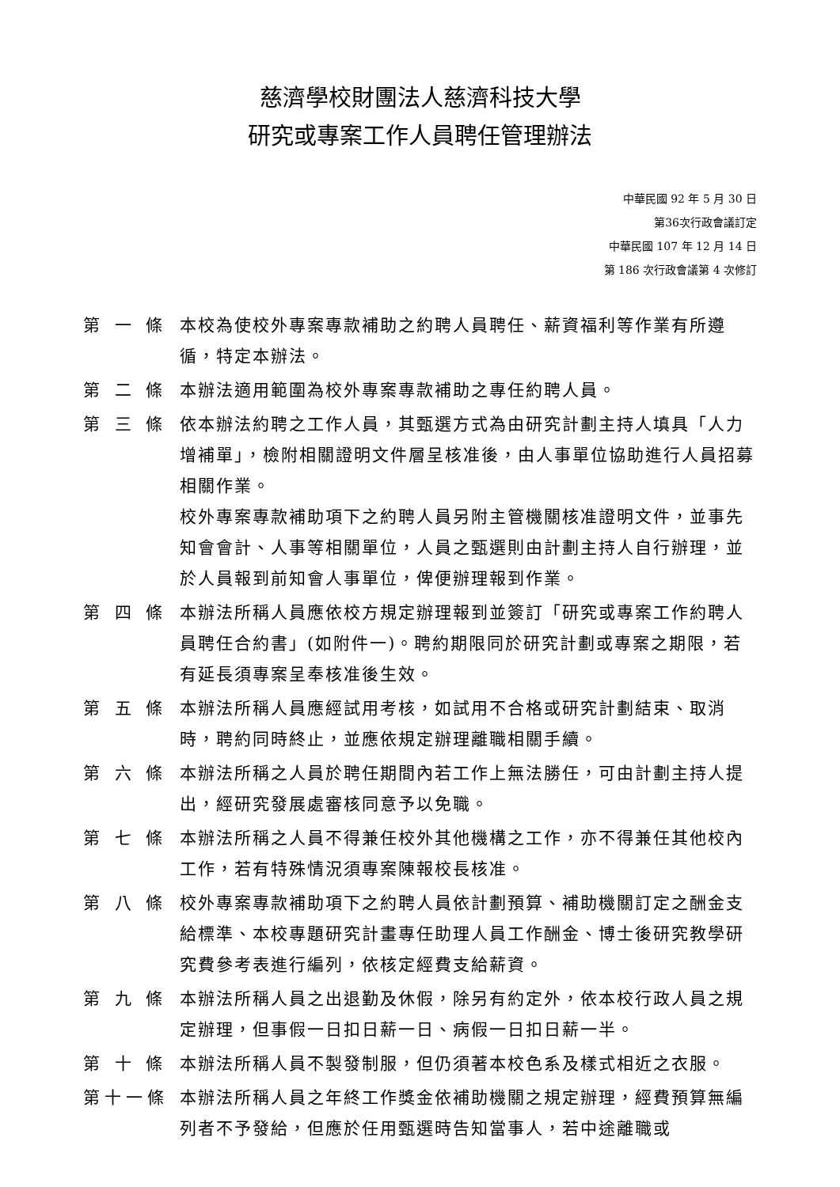慈濟學校財團法人慈濟科技大學
研究或專案工作人員聘任管理辦法
中華民國 92 年 5 月 30 日
第36次行政會議訂定
中華民國 107 年 12 月 14 日
第 186 次行政會議第 4 次修訂
第 一 條 本校為使校外專案專款補助之約聘人員聘任、薪資福利等作業有所遵循，特定本辦法。
第 二 條 本辦法適用範圍為校外專案專款補助之專任約聘人員。
第 三 條 依本辦法約聘之工作人員，其甄選方式為由研究計劃主持人填具「人力增補單」，檢附相關證明文件層呈核准後，由人事單位協助進行人員招募相關作業。
校外專案專款補助項下之約聘人員另附主管機關核准證明文件，並事先知會會計、人事等相關單位，人員之甄選則由計劃主持人自行辦理，並於人員報到前知會人事單位，俾便辦理報到作業。
第 四 條 本辦法所稱人員應依校方規定辦理報到並簽訂「研究或專案工作約聘人員聘任合約書」(如附件一)。聘約期限同於研究計劃或專案之期限，若有延長須專案呈奉核准後生效。
第 五 條 本辦法所稱人員應經試用考核，如試用不合格或研究計劃結束、取消時，聘約同時終止，並應依規定辦理離職相關手續。
第 六 條 本辦法所稱之人員於聘任期間內若工作上無法勝任，可由計劃主持人提出，經研究發展處審核同意予以免職。
第 七 條 本辦法所稱之人員不得兼任校外其他機構之工作，亦不得兼任其他校內工作，若有特殊情況須專案陳報校長核准。
第 八 條 校外專案專款補助項下之約聘人員依計劃預算、補助機關訂定之酬金支給標準、本校專題研究計畫專任助理人員工作酬金、博士後研究教學研究費參考表進行編列，依核定經費支給薪資。
第 九 條 本辦法所稱人員之出退勤及休假，除另有約定外，依本校行政人員之規定辦理，但事假一日扣日薪一日、病假一日扣日薪一半。
第 十 條 本辦法所稱人員不製發制服，但仍須著本校色系及樣式相近之衣服。
第十一條 本辦法所稱人員之年終工作獎金依補助機關之規定辦理，經費預算無編列者不予發給，但應於任用甄選時告知當事人，若中途離職或